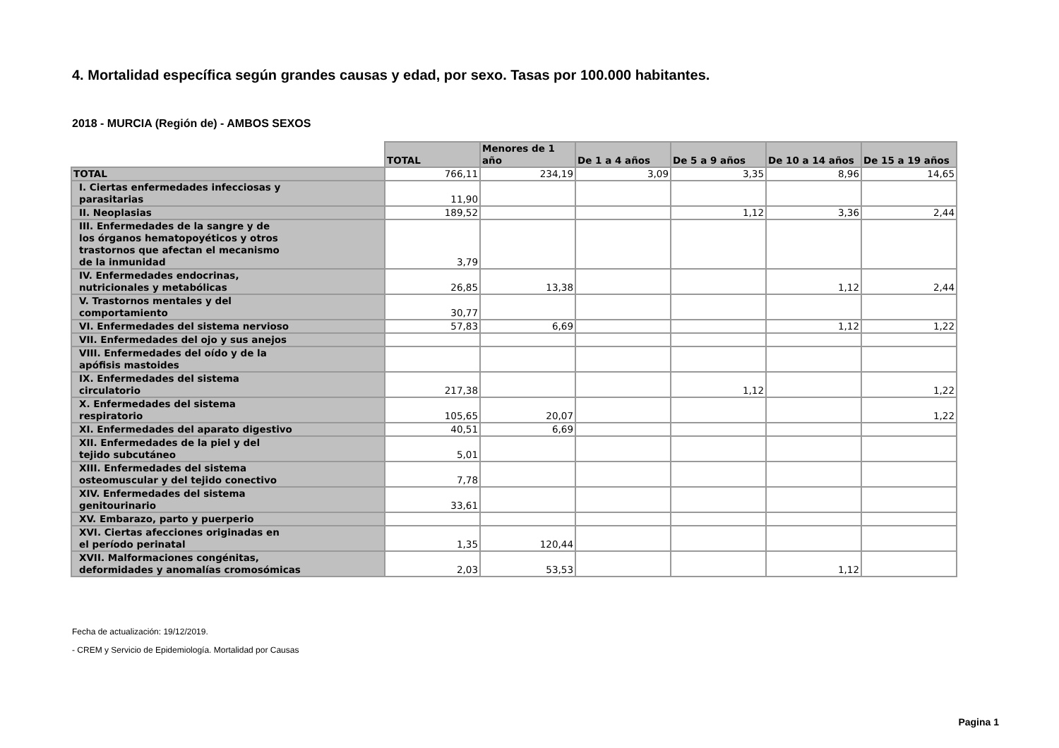4. Mortalidad específica según grandes causas y edad, por sexo. Tasas por 100.000 habitantes.
2018 - MURCIA (Región de) - AMBOS SEXOS
| | TOTAL | Menores de 1 año | De 1 a 4 años | De 5 a 9 años | De 10 a 14 años | De 15 a 19 años |
| --- | --- | --- | --- | --- | --- | --- |
| TOTAL | 766,11 | 234,19 | 3,09 | 3,35 | 8,96 | 14,65 |
| I. Ciertas enfermedades infecciosas y parasitarias | 11,90 | | | | | |
| II. Neoplasias | 189,52 | | | 1,12 | 3,36 | 2,44 |
| III. Enfermedades de la sangre y de los órganos hematopoyéticos y otros trastornos que afectan el mecanismo de la inmunidad | 3,79 | | | | | |
| IV. Enfermedades endocrinas, nutricionales y metabólicas | 26,85 | 13,38 | | | 1,12 | 2,44 |
| V. Trastornos mentales y del comportamiento | 30,77 | | | | | |
| VI. Enfermedades del sistema nervioso | 57,83 | 6,69 | | | 1,12 | 1,22 |
| VII. Enfermedades del ojo y sus anejos | | | | | | |
| VIII. Enfermedades del oído y de la apófisis mastoides | | | | | | |
| IX. Enfermedades del sistema circulatorio | 217,38 | | | 1,12 | | 1,22 |
| X. Enfermedades del sistema respiratorio | 105,65 | 20,07 | | | | 1,22 |
| XI. Enfermedades del aparato digestivo | 40,51 | 6,69 | | | | |
| XII. Enfermedades de la piel y del tejido subcutáneo | 5,01 | | | | | |
| XIII. Enfermedades del sistema osteomuscular y del tejido conectivo | 7,78 | | | | | |
| XIV. Enfermedades del sistema genitourinario | 33,61 | | | | | |
| XV. Embarazo, parto y puerperio | | | | | | |
| XVI. Ciertas afecciones originadas en el período perinatal | 1,35 | 120,44 | | | | |
| XVII. Malformaciones congénitas, deformidades y anomalías cromosómicas | 2,03 | 53,53 | | | 1,12 | |
Fecha de actualización: 19/12/2019.
- CREM y Servicio de Epidemiología. Mortalidad por Causas
Pagina 1